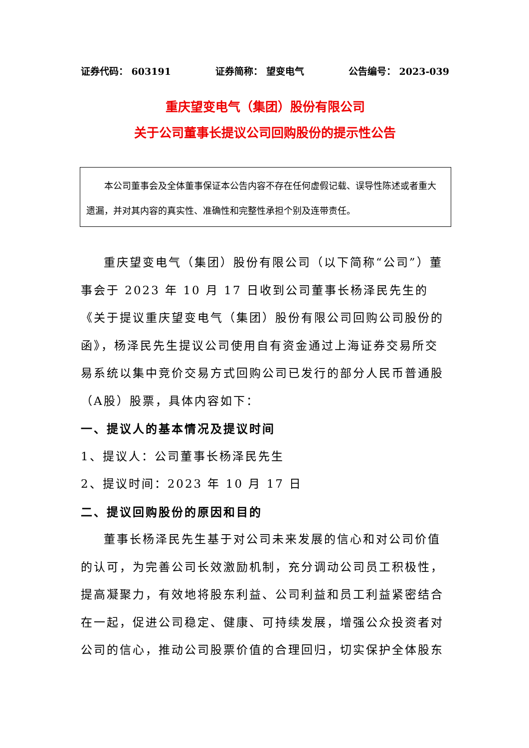证券代码： 603191 证券简称： 望变电气 公告编号： 2023-039
重庆望变电气（集团）股份有限公司
关于公司董事长提议公司回购股份的提示性公告
本公司董事会及全体董事保证本公告内容不存在任何虚假记载、误导性陈述或者重大遗漏，并对其内容的真实性、准确性和完整性承担个别及连带责任。
重庆望变电气（集团）股份有限公司（以下简称“公司”）董事会于 2023 年 10 月 17 日收到公司董事长杨泽民先生的《关于提议重庆望变电气（集团）股份有限公司回购公司股份的函》，杨泽民先生提议公司使用自有资金通过上海证券交易所交易系统以集中竞价交易方式回购公司已发行的部分人民币普通股（A股）股票，具体内容如下：
一、提议人的基本情况及提议时间
1、提议人：公司董事长杨泽民先生
2、提议时间：2023 年 10 月 17 日
二、提议回购股份的原因和目的
董事长杨泽民先生基于对公司未来发展的信心和对公司价值的认可，为完善公司长效激励机制，充分调动公司员工积极性，提高凝聚力，有效地将股东利益、公司利益和员工利益紧密结合在一起，促进公司稳定、健康、可持续发展，增强公众投资者对公司的信心，推动公司股票价值的合理回归，切实保护全体股东